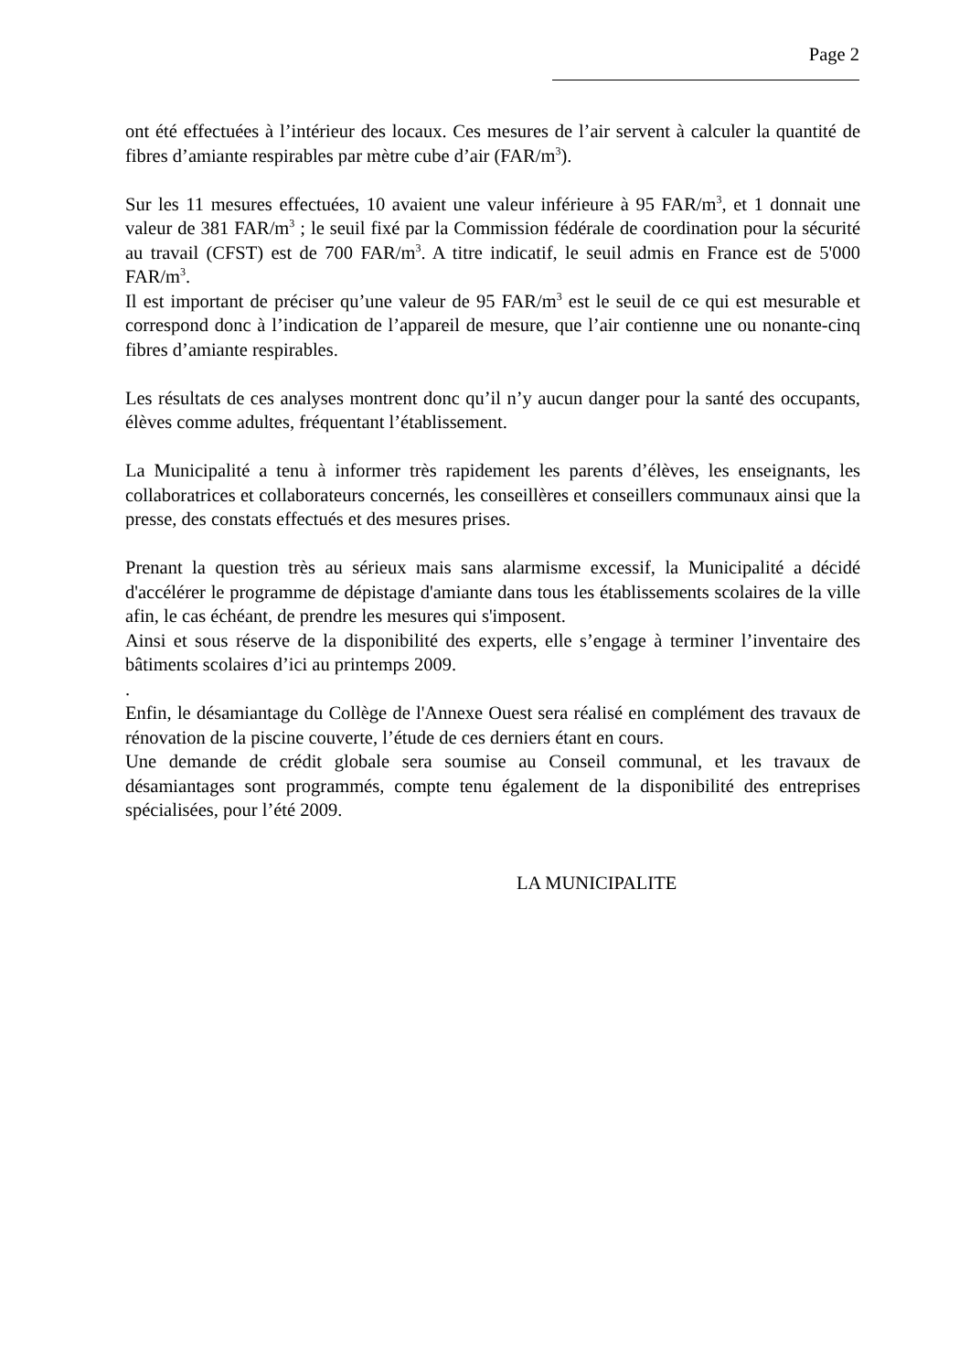Page 2
ont été effectuées à l’intérieur des locaux. Ces mesures de l’air servent à calculer la quantité de fibres d’amiante respirables par mètre cube d’air (FAR/m<sup>3</sup>).
Sur les 11 mesures effectuées, 10 avaient une valeur inférieure à 95 FAR/m<sup>3</sup>, et 1 donnait une valeur de 381 FAR/m<sup>3</sup> ; le seuil fixé par la Commission fédérale de coordination pour la sécurité au travail (CFST) est de 700 FAR/m<sup>3</sup>. A titre indicatif, le seuil admis en France est de 5'000 FAR/m<sup>3</sup>.
Il est important de préciser qu’une valeur de 95 FAR/m<sup>3</sup> est le seuil de ce qui est mesurable et correspond donc à l’indication de l’appareil de mesure, que l’air contienne une ou nonante-cinq fibres d’amiante respirables.
Les résultats de ces analyses montrent donc qu’il n’y aucun danger pour la santé des occupants, élèves comme adultes, fréquentant l’établissement.
La Municipalité a tenu à informer très rapidement les parents d’élèves, les enseignants, les collaboratrices et collaborateurs concernés, les conseillères et conseillers communaux ainsi que la presse, des constats effectués et des mesures prises.
Prenant la question très au sérieux mais sans alarmisme excessif, la Municipalité a décidé d'accélérer le programme de dépistage d'amiante dans tous les établissements scolaires de la ville afin, le cas échéant, de prendre les mesures qui s'imposent.
Ainsi et sous réserve de la disponibilité des experts, elle s’engage à terminer l’inventaire des bâtiments scolaires d’ici au printemps 2009.
.
Enfin, le désamiantage du Collège de l'Annexe Ouest sera réalisé en complément des travaux de rénovation de la piscine couverte, l’étude de ces derniers étant en cours.
Une demande de crédit globale sera soumise au Conseil communal, et les travaux de désamiantages sont programmés, compte tenu également de la disponibilité des entreprises spécialisées, pour l’été 2009.
LA MUNICIPALITE